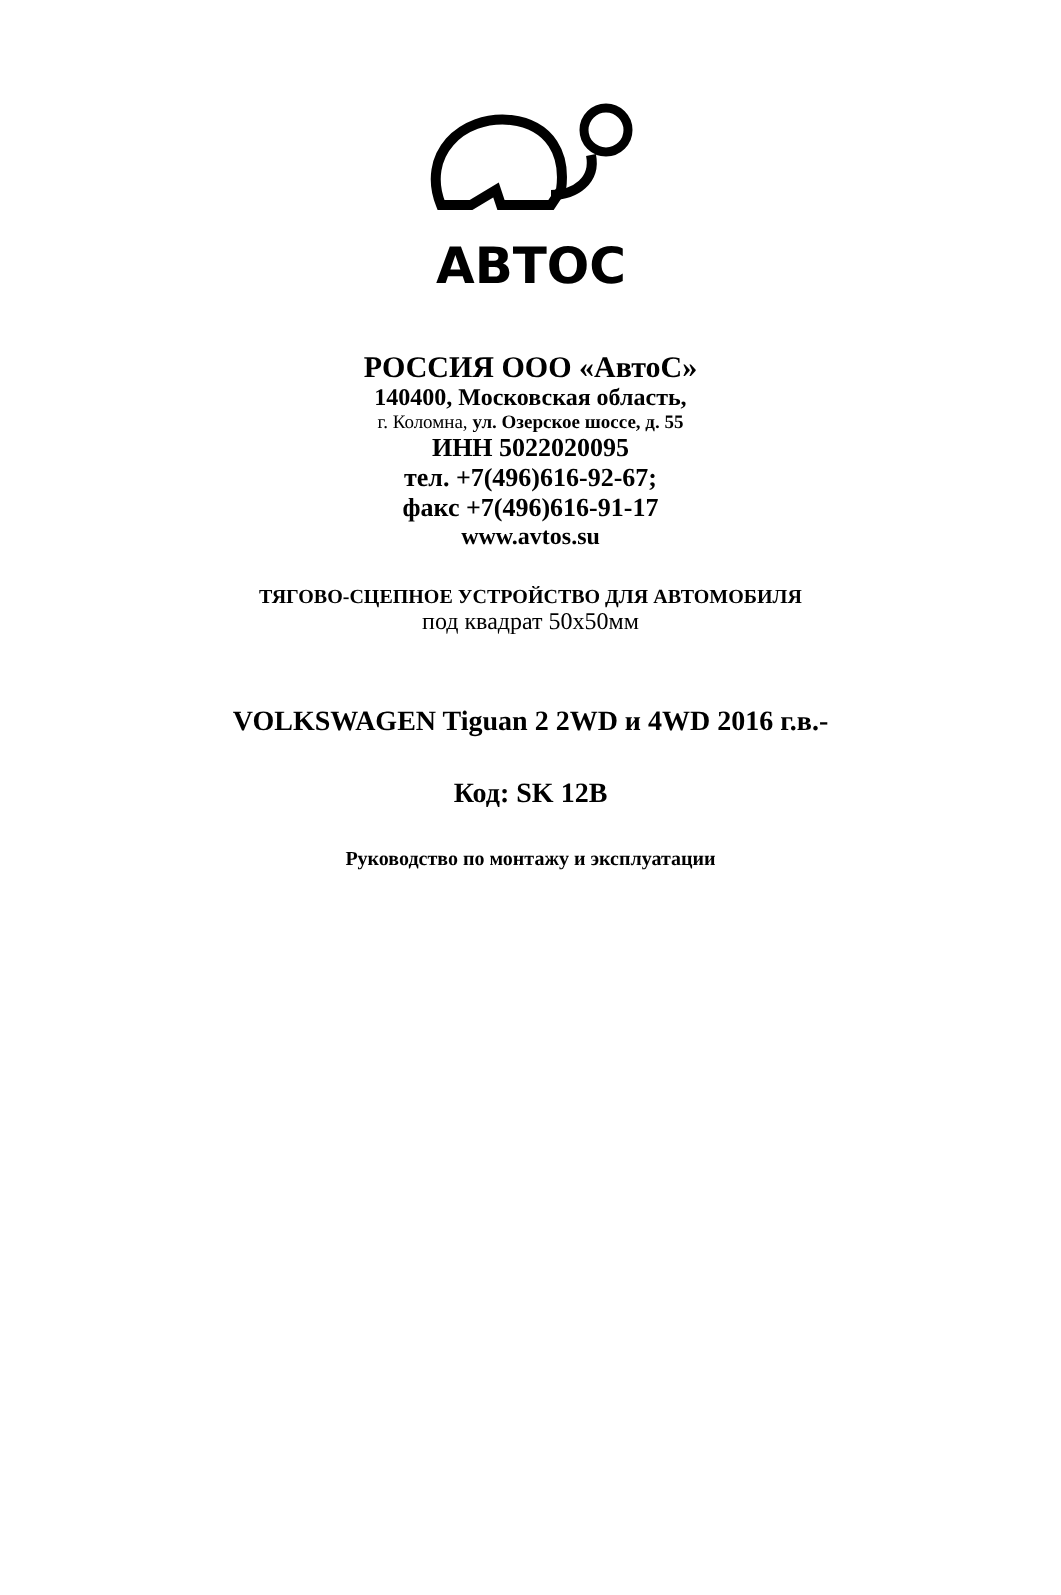АВТОС
РОССИЯ ООО «АвтоС»
140400, Московская область,
г. Коломна, ул. Озерское шоссе, д. 55
ИНН 5022020095
тел. +7(496)616-92-67;
факс +7(496)616-91-17
www.avtos.su
ТЯГОВО-СЦЕПНОЕ УСТРОЙСТВО ДЛЯ АВТОМОБИЛЯ
под квадрат 50х50мм
VOLKSWAGEN Tiguan 2 2WD и 4WD 2016 г.в.-
Код: SK 12B
Руководство по монтажу и эксплуатации